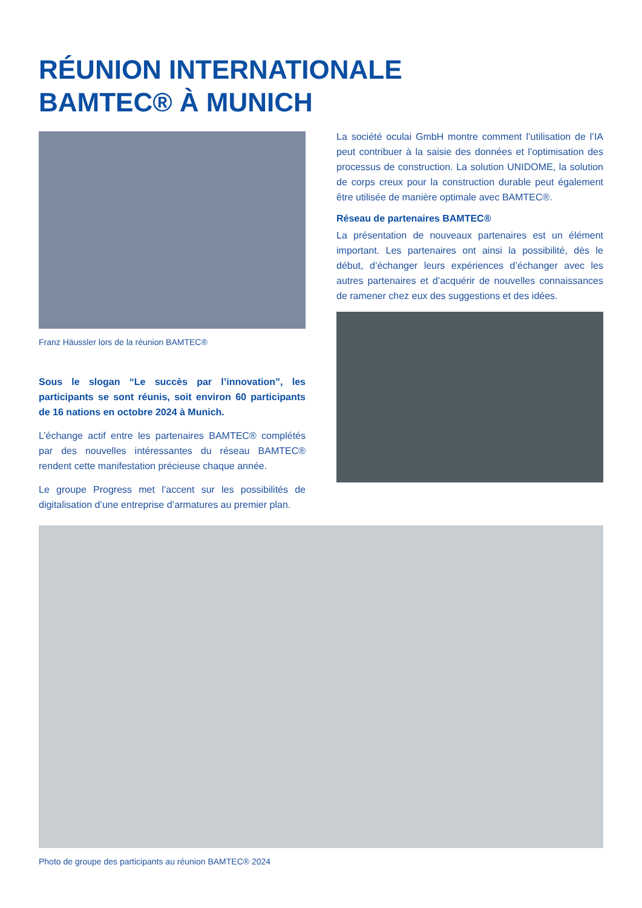RÉUNION INTERNATIONALE
BAMTEC® À MUNICH
Franz Häussler lors de la réunion BAMTEC®
Sous le slogan “Le succès par l’innovation”, les participants se sont réunis, soit environ 60 participants de 16 nations en octobre 2024 à Munich.
L’échange actif entre les partenaires BAMTEC® complétés par des nouvelles intéressantes du réseau BAMTEC® rendent cette manifestation précieuse chaque année.
Le groupe Progress met l’accent sur les possibilités de digitalisation d’une entreprise d’armatures au premier plan.
La société oculai GmbH montre comment l’utilisation de l’IA peut contribuer à la saisie des données et l’optimisation des processus de construction. La solution UNIDOME, la solution de corps creux pour la construction durable peut également être utilisée de manière optimale avec BAMTEC®.
Réseau de partenaires BAMTEC®
La présentation de nouveaux partenaires est un élément important. Les partenaires ont ainsi la possibilité, dès le début, d’échanger leurs expériences d’échanger avec les autres partenaires et d’acquérir de nouvelles connaissances de ramener chez eux des suggestions et des idées.
Photo de groupe des participants au réunion BAMTEC® 2024